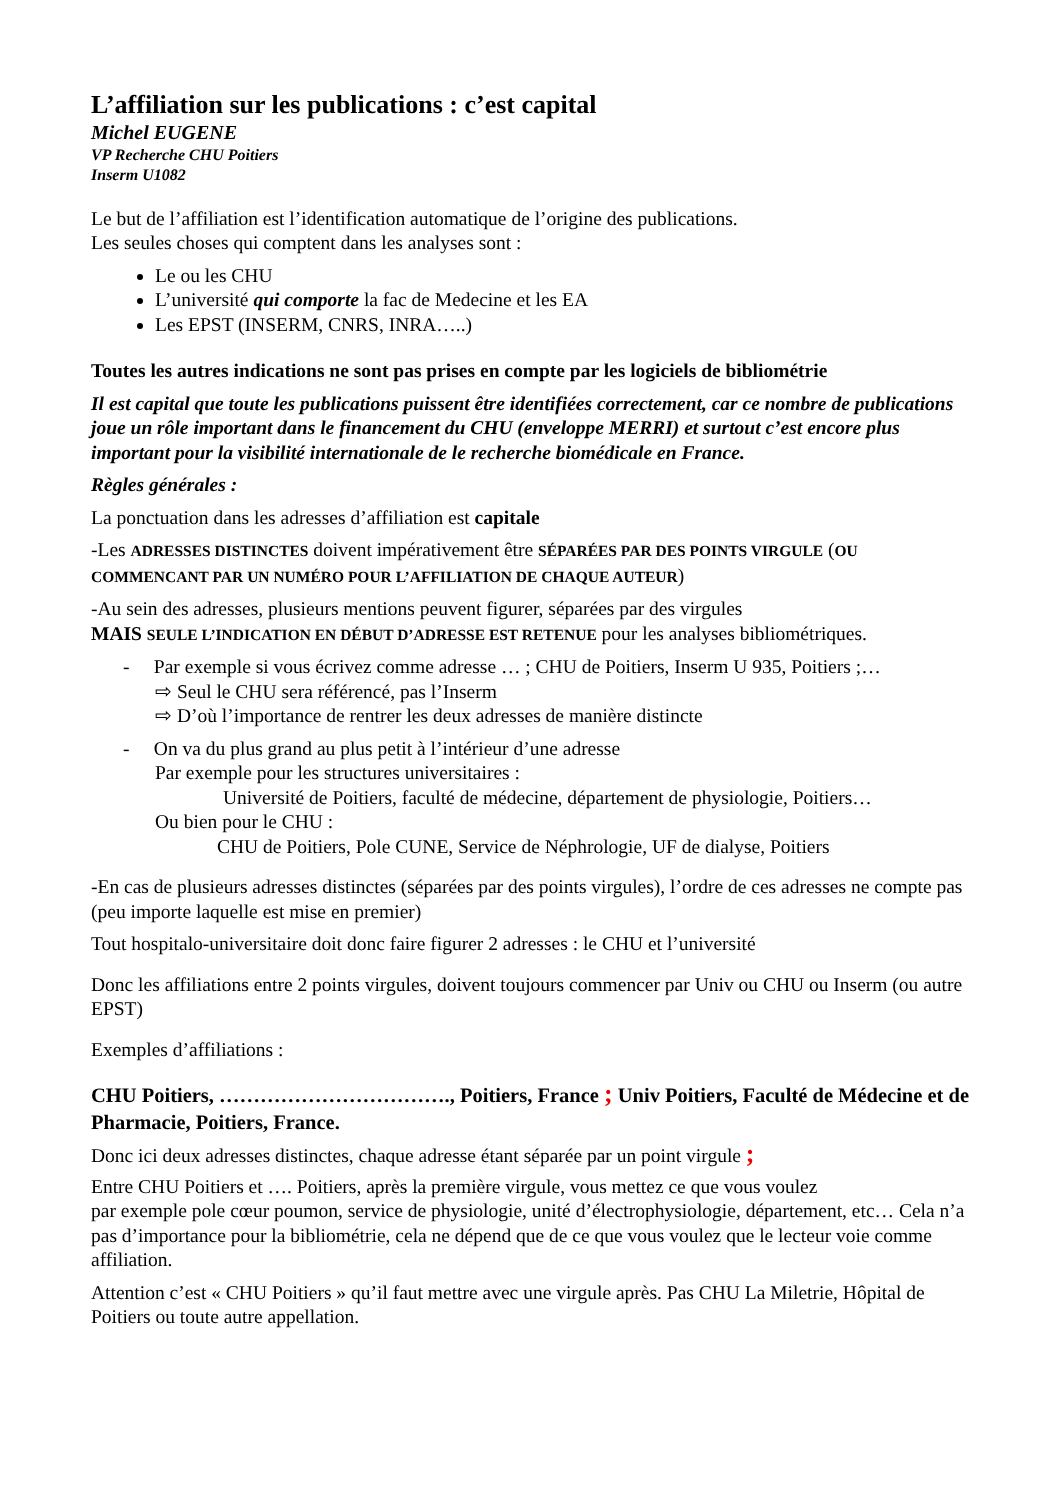L’affiliation sur les publications : c’est capital
Michel EUGENE
VP Recherche CHU Poitiers
Inserm U1082
Le but de l’affiliation est l’identification automatique de l’origine des publications.
Les seules choses qui comptent dans les analyses sont :
Le ou les CHU
L’université qui comporte la fac de Medecine et les EA
Les EPST (INSERM, CNRS, INRA…..)
Toutes les autres indications ne sont pas prises en compte par les logiciels de bibliométrie
Il est capital que toute les publications puissent être identifiées correctement, car ce nombre de publications joue un rôle important dans le financement du CHU (enveloppe MERRI) et surtout c’est encore plus important pour la visibilité internationale de le recherche biomédicale en France.
Règles générales :
La ponctuation dans les adresses d’affiliation est capitale
-Les ADRESSES DISTINCTES doivent impérativement être SÉPARÉES PAR DES POINTS VIRGULE (OU COMMENCANT PAR UN NUMÉRO POUR L’AFFILIATION DE CHAQUE AUTEUR)
-Au sein des adresses, plusieurs mentions peuvent figurer, séparées par des virgules
MAIS SEULE L’INDICATION EN DÉBUT D’ADRESSE EST RETENUE pour les analyses bibliométriques.
- Par exemple si vous écrivez comme adresse … ; CHU de Poitiers, Inserm U 935, Poitiers ;…
⇨ Seul le CHU sera référencé, pas l’Inserm
⇨ D’où l’importance de rentrer les deux adresses de manière distincte
- On va du plus grand au plus petit à l’intérieur d’une adresse
Par exemple pour les structures universitaires :
Université de Poitiers, faculté de médecine, département de physiologie, Poitiers…
Ou bien pour le CHU :
CHU de Poitiers, Pole CUNE, Service de Néphrologie, UF de dialyse, Poitiers
-En cas de plusieurs adresses distinctes (séparées par des points virgules), l’ordre de ces adresses ne compte pas (peu importe laquelle est mise en premier)
Tout hospitalo-universitaire doit donc faire figurer 2 adresses : le CHU et l’université
Donc les affiliations entre 2 points virgules, doivent toujours commencer par Univ ou CHU ou Inserm (ou autre EPST)
Exemples d’affiliations :
CHU Poitiers, ……………………………., Poitiers, France ; Univ Poitiers, Faculté de Médecine et de Pharmacie, Poitiers, France.
Donc ici deux adresses distinctes, chaque adresse étant séparée par un point virgule ;
Entre CHU Poitiers et …. Poitiers, après la première virgule, vous mettez ce que vous voulez
par exemple pole cœur poumon, service de physiologie, unité d’électrophysiologie, département, etc… Cela n’a pas d’importance pour la bibliométrie, cela ne dépend que de ce que vous voulez que le lecteur voie comme affiliation.
Attention c’est « CHU Poitiers » qu’il faut mettre avec une virgule après. Pas CHU La Miletrie, Hôpital de Poitiers ou toute autre appellation.